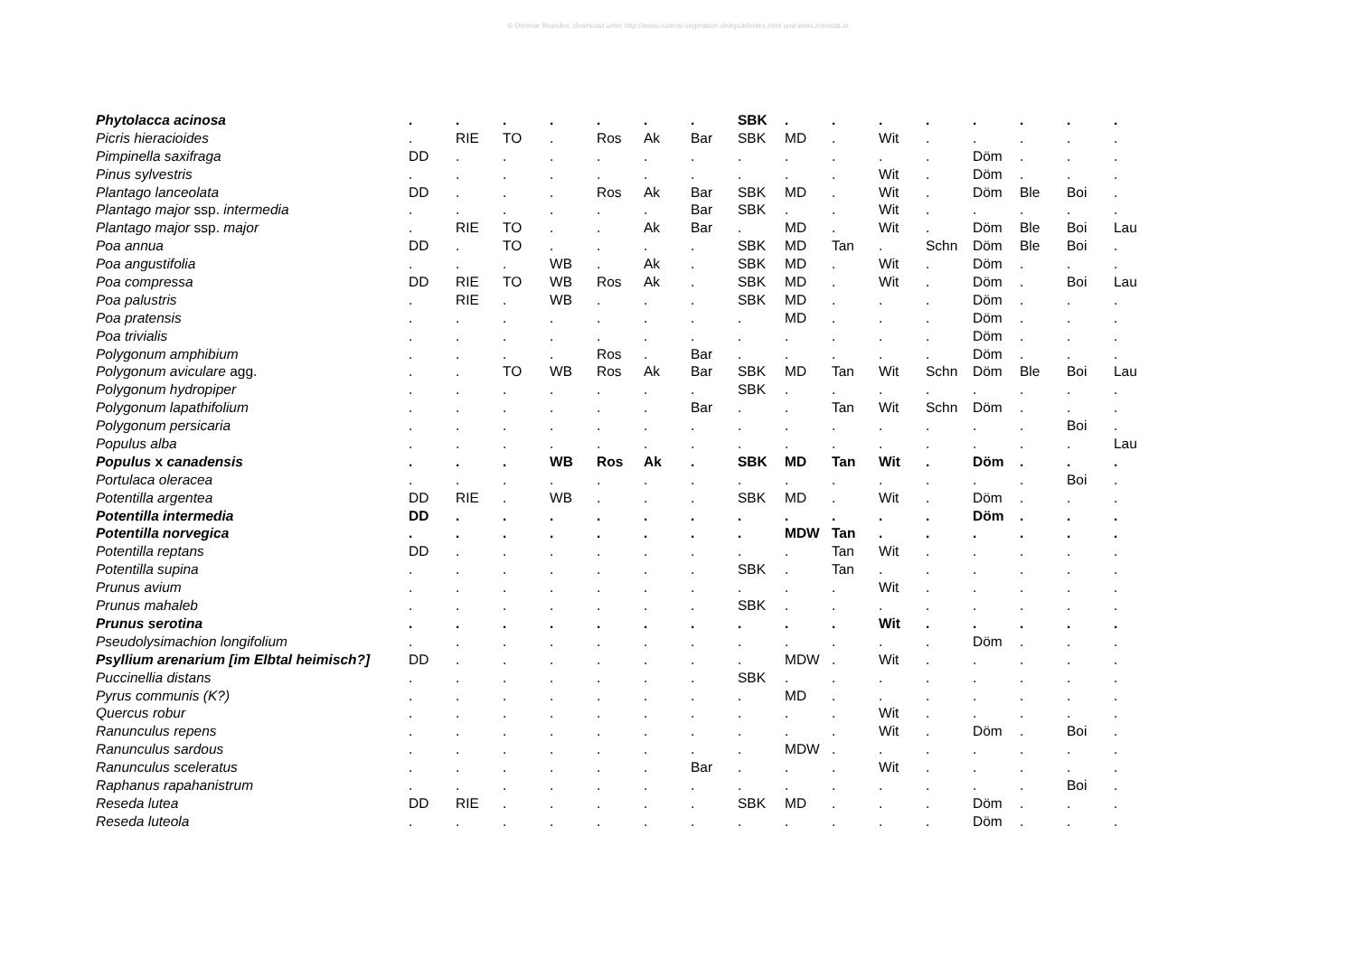© Dietmar Brandes; download unter http://www.ruderal-vegetation.de/epub/index.html und www.zobodat.at
| Phytolacca acinosa | . | . | . | . | . | . | . | SBK | . | . | . | . | . | . | . | . |
| Picris hieracioides | . | RIE | TO | . | Ros | Ak | Bar | SBK | MD | . | Wit | . | . | . | . | . |
| Pimpinella saxifraga | DD | . | . | . | . | . | . | . | . | . | . | . | Döm | . | . | . |
| Pinus sylvestris | . | . | . | . | . | . | . | . | . | . | Wit | . | Döm | . | . | . |
| Plantago lanceolata | DD | . | . | . | Ros | Ak | Bar | SBK | MD | . | Wit | . | Döm | Ble | Boi | . |
| Plantago major ssp. intermedia | . | . | . | . | . | . | Bar | SBK | . | . | Wit | . | . | . | . | . |
| Plantago major ssp. major | . | RIE | TO | . | . | Ak | Bar | . | MD | . | Wit | . | Döm | Ble | Boi | Lau |
| Poa annua | DD | . | TO | . | . | . | . | SBK | MD | Tan | . | Schn | Döm | Ble | Boi | . |
| Poa angustifolia | . | . | . | WB | . | Ak | . | SBK | MD | . | Wit | . | Döm | . | . | . |
| Poa compressa | DD | RIE | TO | WB | Ros | Ak | . | SBK | MD | . | Wit | . | Döm | . | Boi | Lau |
| Poa palustris | . | RIE | . | WB | . | . | . | SBK | MD | . | . | . | Döm | . | . | . |
| Poa pratensis | . | . | . | . | . | . | . | . | MD | . | . | . | Döm | . | . | . |
| Poa trivialis | . | . | . | . | . | . | . | . | . | . | . | . | Döm | . | . | . |
| Polygonum amphibium | . | . | . | . | Ros | . | Bar | . | . | . | . | . | Döm | . | . | . |
| Polygonum aviculare agg. | . | . | TO | WB | Ros | Ak | Bar | SBK | MD | Tan | Wit | Schn | Döm | Ble | Boi | Lau |
| Polygonum hydropiper | . | . | . | . | . | . | . | SBK | . | . | . | . | . | . | . | . |
| Polygonum lapathifolium | . | . | . | . | . | . | Bar | . | . | Tan | Wit | Schn | Döm | . | . | . |
| Polygonum persicaria | . | . | . | . | . | . | . | . | . | . | . | . | . | . | Boi | . |
| Populus alba | . | . | . | . | . | . | . | . | . | . | . | . | . | . | . | Lau |
| Populus x canadensis | . | . | . | WB | Ros | Ak | . | SBK | MD | Tan | Wit | . | Döm | . | . | . |
| Portulaca oleracea | . | . | . | . | . | . | . | . | . | . | . | . | . | . | Boi | . |
| Potentilla argentea | DD | RIE | . | WB | . | . | . | SBK | MD | . | Wit | . | Döm | . | . | . |
| Potentilla intermedia | DD | . | . | . | . | . | . | . | . | . | . | . | Döm | . | . | . |
| Potentilla norvegica | . | . | . | . | . | . | . | . | MDW | Tan | . | . | . | . | . | . |
| Potentilla reptans | DD | . | . | . | . | . | . | . | . | Tan | Wit | . | . | . | . | . |
| Potentilla supina | . | . | . | . | . | . | . | SBK | . | Tan | . | . | . | . | . | . |
| Prunus avium | . | . | . | . | . | . | . | . | . | . | Wit | . | . | . | . | . |
| Prunus mahaleb | . | . | . | . | . | . | . | SBK | . | . | . | . | . | . | . | . |
| Prunus serotina | . | . | . | . | . | . | . | . | . | . | Wit | . | . | . | . | . |
| Pseudolysimachion longifolium | . | . | . | . | . | . | . | . | . | . | . | . | Döm | . | . | . |
| Psyllium arenarium [im Elbtal heimisch?] | DD | . | . | . | . | . | . | . | MDW | . | Wit | . | . | . | . | . |
| Puccinellia distans | . | . | . | . | . | . | . | SBK | . | . | . | . | . | . | . | . |
| Pyrus communis (K?) | . | . | . | . | . | . | . | . | MD | . | . | . | . | . | . | . |
| Quercus robur | . | . | . | . | . | . | . | . | . | . | Wit | . | . | . | . | . |
| Ranunculus repens | . | . | . | . | . | . | . | . | . | . | Wit | . | Döm | . | Boi | . |
| Ranunculus sardous | . | . | . | . | . | . | . | . | MDW | . | . | . | . | . | . | . |
| Ranunculus sceleratus | . | . | . | . | . | . | Bar | . | . | . | Wit | . | . | . | . | . |
| Raphanus rapahanistrum | . | . | . | . | . | . | . | . | . | . | . | . | . | . | Boi | . |
| Reseda lutea | DD | RIE | . | . | . | . | . | SBK | MD | . | . | . | Döm | . | . | . |
| Reseda luteola | . | . | . | . | . | . | . | . | . | . | . | . | Döm | . | . | . |